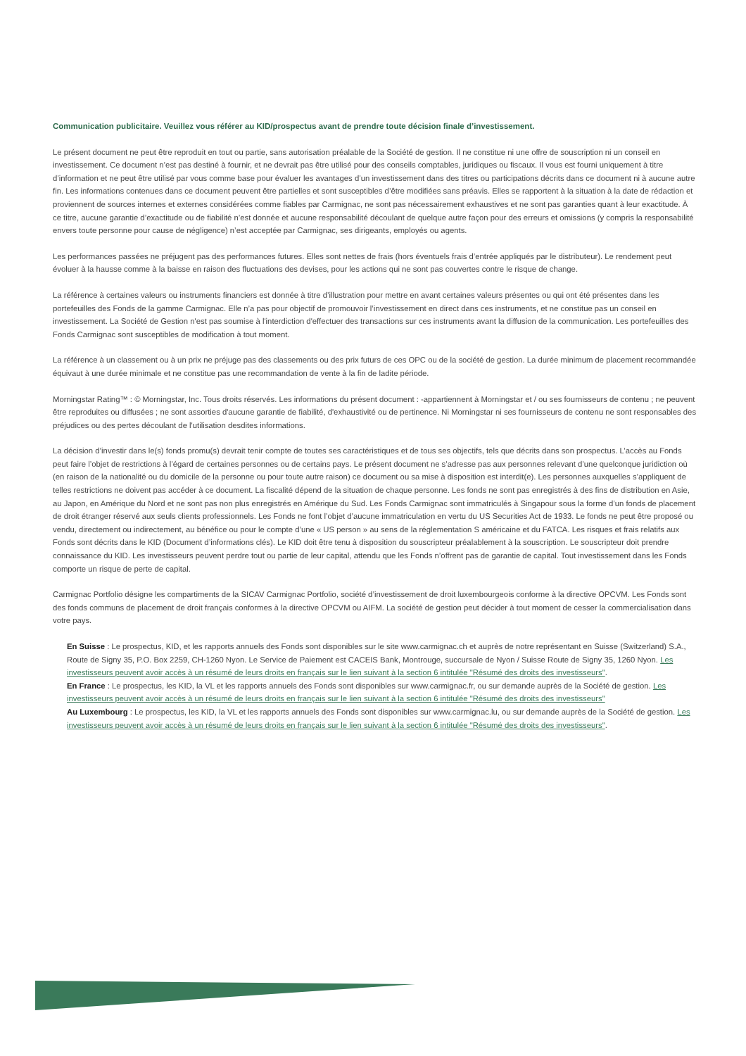Communication publicitaire. Veuillez vous référer au KID/prospectus avant de prendre toute décision finale d’investissement.
Le présent document ne peut être reproduit en tout ou partie, sans autorisation préalable de la Société de gestion. Il ne constitue ni une offre de souscription ni un conseil en investissement. Ce document n’est pas destiné à fournir, et ne devrait pas être utilisé pour des conseils comptables, juridiques ou fiscaux. Il vous est fourni uniquement à titre d’information et ne peut être utilisé par vous comme base pour évaluer les avantages d’un investissement dans des titres ou participations décrits dans ce document ni à aucune autre fin. Les informations contenues dans ce document peuvent être partielles et sont susceptibles d’être modifiées sans préavis. Elles se rapportent à la situation à la date de rédaction et proviennent de sources internes et externes considérées comme fiables par Carmignac, ne sont pas nécessairement exhaustives et ne sont pas garanties quant à leur exactitude. À ce titre, aucune garantie d’exactitude ou de fiabilité n’est donnée et aucune responsabilité découlant de quelque autre façon pour des erreurs et omissions (y compris la responsabilité envers toute personne pour cause de négligence) n’est acceptée par Carmignac, ses dirigeants, employés ou agents.
Les performances passées ne préjugent pas des performances futures. Elles sont nettes de frais (hors éventuels frais d’entrée appliqués par le distributeur). Le rendement peut évoluer à la hausse comme à la baisse en raison des fluctuations des devises, pour les actions qui ne sont pas couvertes contre le risque de change.
La référence à certaines valeurs ou instruments financiers est donnée à titre d’illustration pour mettre en avant certaines valeurs présentes ou qui ont été présentes dans les portefeuilles des Fonds de la gamme Carmignac. Elle n’a pas pour objectif de promouvoir l’investissement en direct dans ces instruments, et ne constitue pas un conseil en investissement. La Société de Gestion n'est pas soumise à l'interdiction d'effectuer des transactions sur ces instruments avant la diffusion de la communication. Les portefeuilles des Fonds Carmignac sont susceptibles de modification à tout moment.
La référence à un classement ou à un prix ne préjuge pas des classements ou des prix futurs de ces OPC ou de la société de gestion. La durée minimum de placement recommandée équivaut à une durée minimale et ne constitue pas une recommandation de vente à la fin de ladite période.
Morningstar Rating™ : © Morningstar, Inc. Tous droits réservés. Les informations du présent document : -appartiennent à Morningstar et / ou ses fournisseurs de contenu ; ne peuvent être reproduites ou diffusées ; ne sont assorties d'aucune garantie de fiabilité, d'exhaustivité ou de pertinence. Ni Morningstar ni ses fournisseurs de contenu ne sont responsables des préjudices ou des pertes découlant de l'utilisation desdites informations.
La décision d’investir dans le(s) fonds promu(s) devrait tenir compte de toutes ses caractéristiques et de tous ses objectifs, tels que décrits dans son prospectus. L’accès au Fonds peut faire l’objet de restrictions à l’égard de certaines personnes ou de certains pays. Le présent document ne s’adresse pas aux personnes relevant d’une quelconque juridiction où (en raison de la nationalité ou du domicile de la personne ou pour toute autre raison) ce document ou sa mise à disposition est interdit(e). Les personnes auxquelles s’appliquent de telles restrictions ne doivent pas accéder à ce document. La fiscalité dépend de la situation de chaque personne. Les fonds ne sont pas enregistrés à des fins de distribution en Asie, au Japon, en Amérique du Nord et ne sont pas non plus enregistrés en Amérique du Sud. Les Fonds Carmignac sont immatriculés à Singapour sous la forme d’un fonds de placement de droit étranger réservé aux seuls clients professionnels. Les Fonds ne font l’objet d’aucune immatriculation en vertu du US Securities Act de 1933. Le fonds ne peut être proposé ou vendu, directement ou indirectement, au bénéfice ou pour le compte d’une « US person » au sens de la réglementation S américaine et du FATCA. Les risques et frais relatifs aux Fonds sont décrits dans le KID (Document d’informations clés). Le KID doit être tenu à disposition du souscripteur préalablement à la souscription. Le souscripteur doit prendre connaissance du KID. Les investisseurs peuvent perdre tout ou partie de leur capital, attendu que les Fonds n’offrent pas de garantie de capital. Tout investissement dans les Fonds comporte un risque de perte de capital.
Carmignac Portfolio désigne les compartiments de la SICAV Carmignac Portfolio, société d’investissement de droit luxembourgeois conforme à la directive OPCVM. Les Fonds sont des fonds communs de placement de droit français conformes à la directive OPCVM ou AIFM. La société de gestion peut décider à tout moment de cesser la commercialisation dans votre pays.
En Suisse : Le prospectus, KID, et les rapports annuels des Fonds sont disponibles sur le site www.carmignac.ch et auprès de notre représentant en Suisse (Switzerland) S.A., Route de Signy 35, P.O. Box 2259, CH-1260 Nyon. Le Service de Paiement est CACEIS Bank, Montrouge, succursale de Nyon / Suisse Route de Signy 35, 1260 Nyon. Les investisseurs peuvent avoir accès à un résumé de leurs droits en français sur le lien suivant à la section 6 intitulée "Résumé des droits des investisseurs".
En France : Le prospectus, les KID, la VL et les rapports annuels des Fonds sont disponibles sur www.carmignac.fr, ou sur demande auprès de la Société de gestion. Les investisseurs peuvent avoir accès à un résumé de leurs droits en français sur le lien suivant à la section 6 intitulée "Résumé des droits des investisseurs"
Au Luxembourg : Le prospectus, les KID, la VL et les rapports annuels des Fonds sont disponibles sur www.carmignac.lu, ou sur demande auprès de la Société de gestion. Les investisseurs peuvent avoir accès à un résumé de leurs droits en français sur le lien suivant à la section 6 intitulée "Résumé des droits des investisseurs".